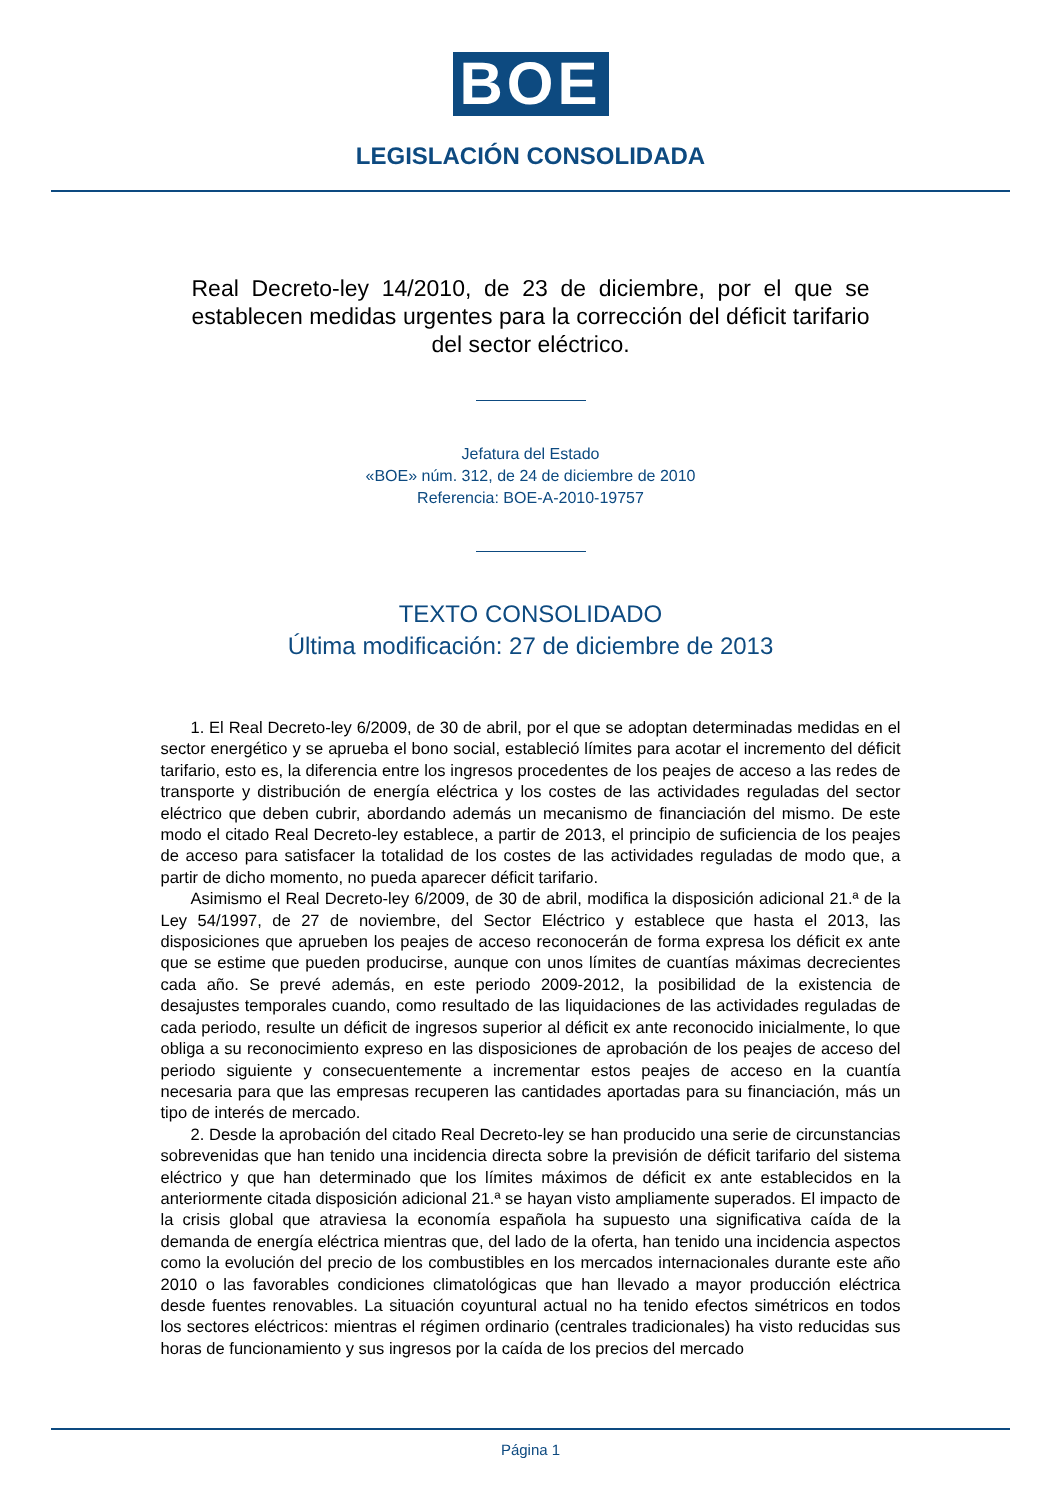BOE
LEGISLACIÓN CONSOLIDADA
Real Decreto-ley 14/2010, de 23 de diciembre, por el que se establecen medidas urgentes para la corrección del déficit tarifario del sector eléctrico.
Jefatura del Estado
«BOE» núm. 312, de 24 de diciembre de 2010
Referencia: BOE-A-2010-19757
TEXTO CONSOLIDADO
Última modificación: 27 de diciembre de 2013
1. El Real Decreto-ley 6/2009, de 30 de abril, por el que se adoptan determinadas medidas en el sector energético y se aprueba el bono social, estableció límites para acotar el incremento del déficit tarifario, esto es, la diferencia entre los ingresos procedentes de los peajes de acceso a las redes de transporte y distribución de energía eléctrica y los costes de las actividades reguladas del sector eléctrico que deben cubrir, abordando además un mecanismo de financiación del mismo. De este modo el citado Real Decreto-ley establece, a partir de 2013, el principio de suficiencia de los peajes de acceso para satisfacer la totalidad de los costes de las actividades reguladas de modo que, a partir de dicho momento, no pueda aparecer déficit tarifario.
Asimismo el Real Decreto-ley 6/2009, de 30 de abril, modifica la disposición adicional 21.ª de la Ley 54/1997, de 27 de noviembre, del Sector Eléctrico y establece que hasta el 2013, las disposiciones que aprueben los peajes de acceso reconocerán de forma expresa los déficit ex ante que se estime que pueden producirse, aunque con unos límites de cuantías máximas decrecientes cada año. Se prevé además, en este periodo 2009-2012, la posibilidad de la existencia de desajustes temporales cuando, como resultado de las liquidaciones de las actividades reguladas de cada periodo, resulte un déficit de ingresos superior al déficit ex ante reconocido inicialmente, lo que obliga a su reconocimiento expreso en las disposiciones de aprobación de los peajes de acceso del periodo siguiente y consecuentemente a incrementar estos peajes de acceso en la cuantía necesaria para que las empresas recuperen las cantidades aportadas para su financiación, más un tipo de interés de mercado.
2. Desde la aprobación del citado Real Decreto-ley se han producido una serie de circunstancias sobrevenidas que han tenido una incidencia directa sobre la previsión de déficit tarifario del sistema eléctrico y que han determinado que los límites máximos de déficit ex ante establecidos en la anteriormente citada disposición adicional 21.ª se hayan visto ampliamente superados. El impacto de la crisis global que atraviesa la economía española ha supuesto una significativa caída de la demanda de energía eléctrica mientras que, del lado de la oferta, han tenido una incidencia aspectos como la evolución del precio de los combustibles en los mercados internacionales durante este año 2010 o las favorables condiciones climatológicas que han llevado a mayor producción eléctrica desde fuentes renovables. La situación coyuntural actual no ha tenido efectos simétricos en todos los sectores eléctricos: mientras el régimen ordinario (centrales tradicionales) ha visto reducidas sus horas de funcionamiento y sus ingresos por la caída de los precios del mercado
Página 1